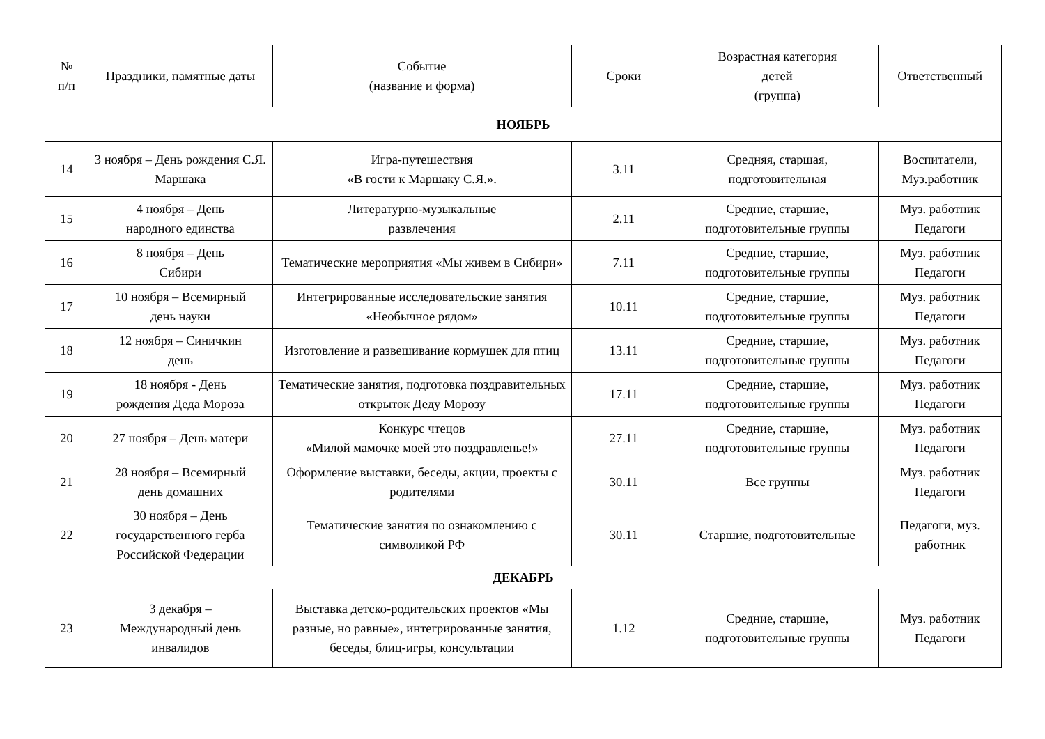| № п/п | Праздники, памятные даты | Событие (название и форма) | Сроки | Возрастная категория детей (группа) | Ответственный |
| --- | --- | --- | --- | --- | --- |
| НОЯБРЬ | | | | | |
| 14 | 3 ноября – День рождения С.Я. Маршака | Игра-путешествия «В гости к Маршаку С.Я.». | 3.11 | Средняя, старшая, подготовительная | Воспитатели, Муз.работник |
| 15 | 4 ноября – День народного единства | Литературно-музыкальные развлечения | 2.11 | Средние, старшие, подготовительные группы | Муз. работник Педагоги |
| 16 | 8 ноября – День Сибири | Тематические мероприятия «Мы живем в Сибири» | 7.11 | Средние, старшие, подготовительные группы | Муз. работник Педагоги |
| 17 | 10 ноября – Всемирный день науки | Интегрированные исследовательские занятия «Необычное рядом» | 10.11 | Средние, старшие, подготовительные группы | Муз. работник Педагоги |
| 18 | 12 ноября – Синичкин день | Изготовление и развешивание кормушек для птиц | 13.11 | Средние, старшие, подготовительные группы | Муз. работник Педагоги |
| 19 | 18 ноября - День рождения Деда Мороза | Тематические занятия, подготовка поздравительных открыток Деду Морозу | 17.11 | Средние, старшие, подготовительные группы | Муз. работник Педагоги |
| 20 | 27 ноября – День матери | Конкурс чтецов «Милой мамочке моей это поздравленье!» | 27.11 | Средние, старшие, подготовительные группы | Муз. работник Педагоги |
| 21 | 28 ноября – Всемирный день домашних | Оформление выставки, беседы, акции, проекты с родителями | 30.11 | Все группы | Муз. работник Педагоги |
| 22 | 30 ноября – День государственного герба Российской Федерации | Тематические занятия по ознакомлению с символикой РФ | 30.11 | Старшие, подготовительные | Педагоги, муз. работник |
| ДЕКАБРЬ | | | | | |
| 23 | 3 декабря – Международный день инвалидов | Выставка детско-родительских проектов «Мы разные, но равные», интегрированные занятия, беседы, блиц-игры, консультации | 1.12 | Средние, старшие, подготовительные группы | Муз. работник Педагоги |